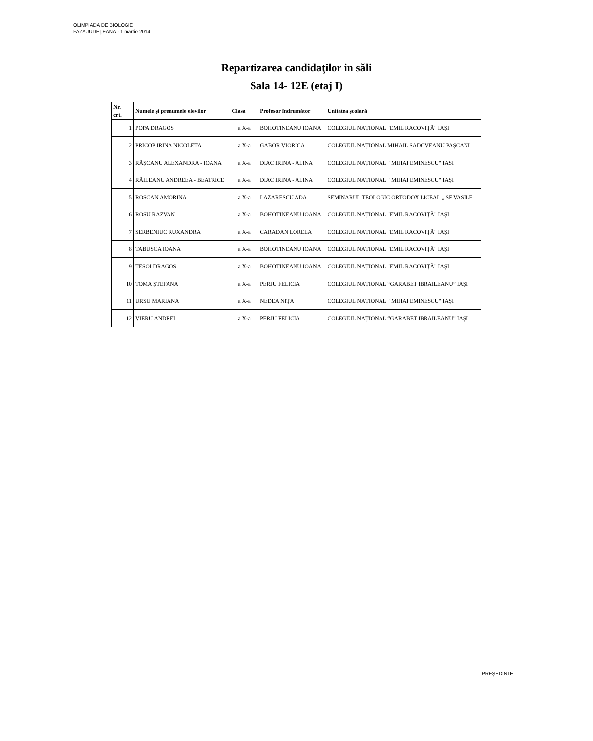OLIMPIADA DE BIOLOGIE
FAZA JUDEŢEANA - 1 martie 2014
Repartizarea candidaţilor in săli
Sala 14- 12E (etaj I)
| Nr. crt. | Numele și prenumele elevilor | Clasa | Profesor îndrumător | Unitatea școlară |
| --- | --- | --- | --- | --- |
| 1 | POPA DRAGOS | a X-a | BOHOTINEANU IOANA | COLEGIUL NAȚIONAL "EMIL RACOVIȚĂ" IAȘI |
| 2 | PRICOP IRINA NICOLETA | a X-a | GABOR VIORICA | COLEGIUL NAȚIONAL MIHAIL SADOVEANU PAȘCANI |
| 3 | RĂȘCANU ALEXANDRA - IOANA | a X-a | DIAC IRINA - ALINA | COLEGIUL NAȚIONAL " MIHAI EMINESCU" IAȘI |
| 4 | RĂILEANU ANDREEA - BEATRICE | a X-a | DIAC IRINA - ALINA | COLEGIUL NAȚIONAL " MIHAI EMINESCU" IAȘI |
| 5 | ROSCAN AMORINA | a X-a | LAZARESCU ADA | SEMINARUL TEOLOGIC ORTODOX LICEAL „ SF VASILE |
| 6 | ROSU RAZVAN | a X-a | BOHOTINEANU IOANA | COLEGIUL NAȚIONAL "EMIL RACOVIȚĂ" IAȘI |
| 7 | SERBENIUC RUXANDRA | a X-a | CARADAN LORELA | COLEGIUL NAȚIONAL "EMIL RACOVIȚĂ" IAȘI |
| 8 | TABUSCA IOANA | a X-a | BOHOTINEANU IOANA | COLEGIUL NAȚIONAL "EMIL RACOVIȚĂ" IAȘI |
| 9 | TESOI DRAGOS | a X-a | BOHOTINEANU IOANA | COLEGIUL NAȚIONAL "EMIL RACOVIȚĂ" IAȘI |
| 10 | TOMA ȘTEFANA | a X-a | PERJU FELICIA | COLEGIUL NAȚIONAL “GARABET IBRAILEANU” IAȘI |
| 11 | URSU MARIANA | a X-a | NEDEA NIȚA | COLEGIUL NAȚIONAL " MIHAI EMINESCU" IAȘI |
| 12 | VIERU ANDREI | a X-a | PERJU FELICIA | COLEGIUL NAȚIONAL “GARABET IBRAILEANU” IAȘI |
PREŞEDINTE,